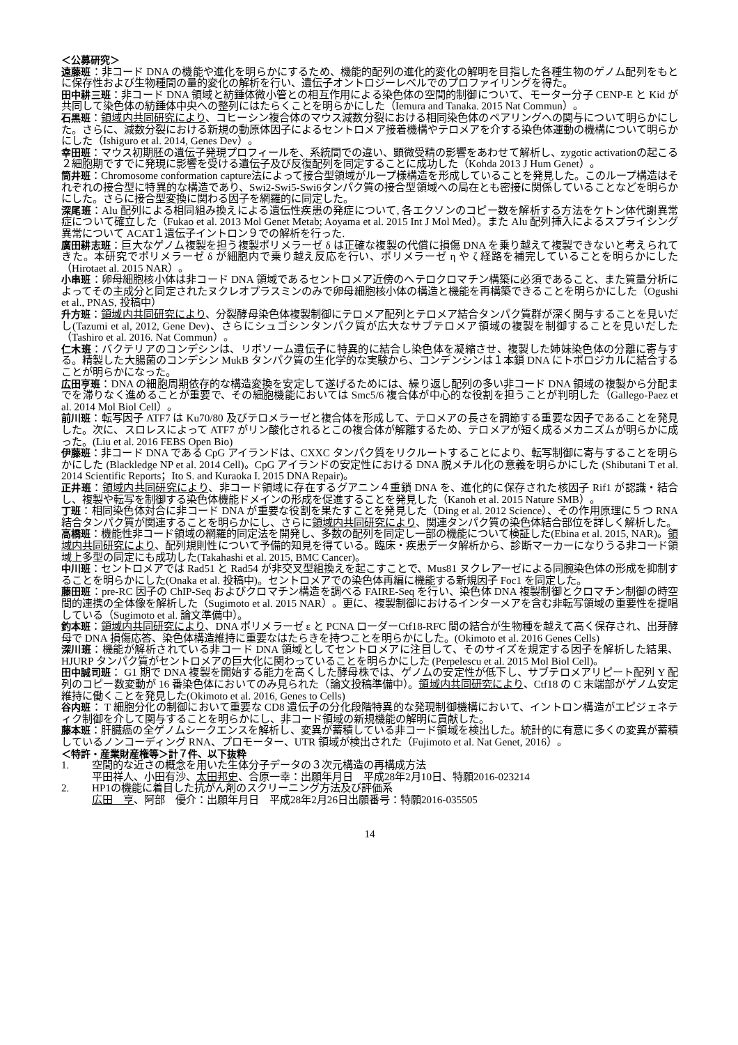＜公募研究＞
遠藤班：非コード DNA の機能や進化を明らかにするため、機能的配列の進化的変化の解明を目指した各種生物のゲノム配列をもとに保存性および生物種間の量的変化の解析を行い、遺伝子オントロジーレベルでのプロファイリングを得た。
田中耕三班：非コード DNA 領域と紡錘体微小管との相互作用による染色体の空間的制御について、モーター分子 CENP-E と Kid が共同して染色体の紡錘体中央への整列にはたらくことを明らかにした（Iemura and Tanaka. 2015 Nat Commun）。
石黒班：領域内共同研究により、コヒーシン複合体のマウス減数分裂における相同染色体のペアリングへの関与について明らかにした。さらに、減数分裂における新規の動原体因子によるセントロメア接着機構やテロメアを介する染色体運動の機構について明らかにした（Ishiguro et al. 2014, Genes Dev）。
幸田班：マウス初期胚の遺伝子発現プロフィールを、系統間での違い、顕微受精の影響をあわせて解析し、zygotic activationの起こる２細胞期ですでに発現に影響を受ける遺伝子及び反復配列を同定することに成功した（Kohda 2013 J Hum Genet）。
筒井班：Chromosome conformation capture法によって接合型領域がループ様構造を形成していることを発見した。このループ構造はそれぞれの接合型に特異的な構造であり、Swi2-Swi5-Swi6タンパク質の接合型領域への局在とも密接に関係していることなどを明らかにした。さらに接合型変換に関わる因子を網羅的に同定した。
深尾班：Alu 配列による相同組み換えによる遺伝性疾患の発症について, 各エクソンのコピー数を解析する方法をケトン体代謝異常症について確立した（Fukao et al. 2013 Mol Genet Metab; Aoyama et al. 2015 Int J Mol Med）。また Alu 配列挿入によるスプライシング異常について ACAT１遺伝子イントロン９での解析を行った.
廣田耕志班：巨大なゲノム複製を担う複製ポリメラーゼ δ は正確な複製の代償に損傷 DNA を乗り越えて複製できないと考えられてきた。本研究でポリメラーゼ δ が細胞内で乗り越え反応を行い、ポリメラーゼ η や ζ 経路を補完していることを明らかにした（Hirotaet al. 2015 NAR）。
小串班：卵母細胞核小体は非コード DNA 領域であるセントロメア近傍のヘテロクロマチン構築に必須であること、また質量分析によってその主成分と同定されたヌクレオプラスミンのみで卵母細胞核小体の構造と機能を再構築できることを明らかにした（Ogushi et al., PNAS, 投稿中）
升方班：領域内共同研究により、分裂酵母染色体複製制御にテロメア配列とテロメア結合タンパク質群が深く関与することを見いだし(Tazumi et al, 2012, Gene Dev)、さらにシュゴシンタンパク質が広大なサブテロメア領域の複製を制御することを見いだした（Tashiro et al. 2016. Nat Commun）。
仁木班：バクテリアのコンデシンは、リボソーム遺伝子に特異的に結合し染色体を凝縮させ、複製した姉妹染色体の分離に寄与する。精製した大腸菌のコンデシン MukB タンパク質の生化学的な実験から、コンデンシンは１本鎖 DNA にトポロジカルに結合することが明らかになった。
広田亨班：DNA の細胞周期依存的な構造変換を安定して遂げるためには、繰り返し配列の多い非コード DNA 領域の複製から分配までを滞りなく進めることが重要で、その細胞機能においては Smc5/6 複合体が中心的な役割を担うことが判明した（Gallego-Paez et al. 2014 Mol Biol Cell）。
前川班：転写因子 ATF7 は Ku70/80 及びテロメラーゼと複合体を形成して、テロメアの長さを調節する重要な因子であることを発見した。次に、スロレスによって ATF7 がリン酸化されるとこの複合体が解離するため、テロメアが短く成るメカニズムが明らかに成った。(Liu et al. 2016 FEBS Open Bio)
伊藤班：非コード DNA である CpG アイランドは、CXXC タンパク質をリクルートすることにより、転写制御に寄与することを明らかにした (Blackledge NP et al. 2014 Cell)。CpG アイランドの安定性における DNA 脱メチル化の意義を明らかにした (Shibutani T et al. 2014 Scientific Reports；Ito S. and Kuraoka I. 2015 DNA Repair)。
正井班：領域内共同研究により、非コード領域に存在するグアニン４重鎖 DNA を、進化的に保存された核因子 Rif1 が認識・結合し、複製や転写を制御する染色体機能ドメインの形成を促進することを発見した（Kanoh et al. 2015 Nature SMB）。
丁班：相同染色体対合に非コード DNA が重要な役割を果たすことを発見した（Ding et al. 2012 Science）、その作用原理に５つ RNA 結合タンパク質が関連することを明らかにし、さらに領域内共同研究により、関連タンパク質の染色体結合部位を詳しく解析した。
高橋班：機能性非コード領域の網羅的同定法を開発し、多数の配列を同定し一部の機能について検証した(Ebina et al. 2015, NAR)。領域内共同研究により、配列規則性について予備的知見を得ている。臨床・疾患データ解析から、診断マーカーになりうる非コード領域上多型の同定にも成功した(Takahashi et al. 2015, BMC Cancer)。
中川班：セントロメアでは Rad51 と Rad54 が非交叉型組換えを起こすことで、Mus81 ヌクレアーゼによる同腕染色体の形成を抑制することを明らかにした(Onaka et al. 投稿中)。セントロメアでの染色体再編に機能する新規因子 Foc1 を同定した。
藤田班：pre-RC 因子の ChIP-Seq およびクロマチン構造を調べる FAIRE-Seq を行い、染色体 DNA 複製制御とクロマチン制御の時空間的連携の全体像を解析した（Sugimoto et al. 2015 NAR）。更に、複製制御におけるインターメアを含む非転写領域の重要性を提唱している（Sugimoto et al. 論文準備中）。
釣本班：領域内共同研究により、DNA ポリメラーゼ ε と PCNA ローダーCtf18-RFC 間の結合が生物種を越えて高く保存され、出芽酵母で DNA 損傷応答、染色体構造維持に重要なはたらきを持つことを明らかにした。(Okimoto et al. 2016 Genes Cells)
深川班：機能が解析されている非コード DNA 領域としてセントロメアに注目して、そのサイズを規定する因子を解析した結果、HJURP タンパク質がセントロメアの巨大化に関わっていることを明らかにした (Perpelescu et al. 2015 Mol Biol Cell)。
田中誠司班： G1 期で DNA 複製を開始する能力を高くした酵母株では、ゲノムの安定性が低下し、サブテロメアリピート配列 Y 配列のコピー数変動が 16 番染色体においてのみ見られた（論文投稿準備中）。領域内共同研究により、Ctf18 の C 末端部がゲノム安定維持に働くことを発見した(Okimoto et al. 2016, Genes to Cells)
谷内班： T 細胞分化の制御において重要な CD8 遺伝子の分化段階特異的な発現制御機構において、イントロン構造がエピジェネティク制御を介して関与することを明らかにし、非コード領域の新規機能の解明に貢献した。
藤本班：肝臓癌の全ゲノムシークエンスを解析し、変異が蓄積している非コード領域を検出した。統計的に有意に多くの変異が蓄積しているノンコーディング RNA、プロモーター、UTR 領域が検出された（Fujimoto et al. Nat Genet, 2016）。
＜特許・産業財産権等＞計７件、以下抜粋
1. 空間的な近さの概念を用いた生体分子データの３次元構造の再構成方法
平田祥人、小田有沙、太田邦史、合原一幸：出願年月日　平成28年2月10日、特願2016-023214
2. HP1の機能に着目した抗がん剤のスクリーニング方法及び評価系
広田　亨、阿部　優介：出願年月日　平成28年2月26日出願番号：特願2016-035505
14